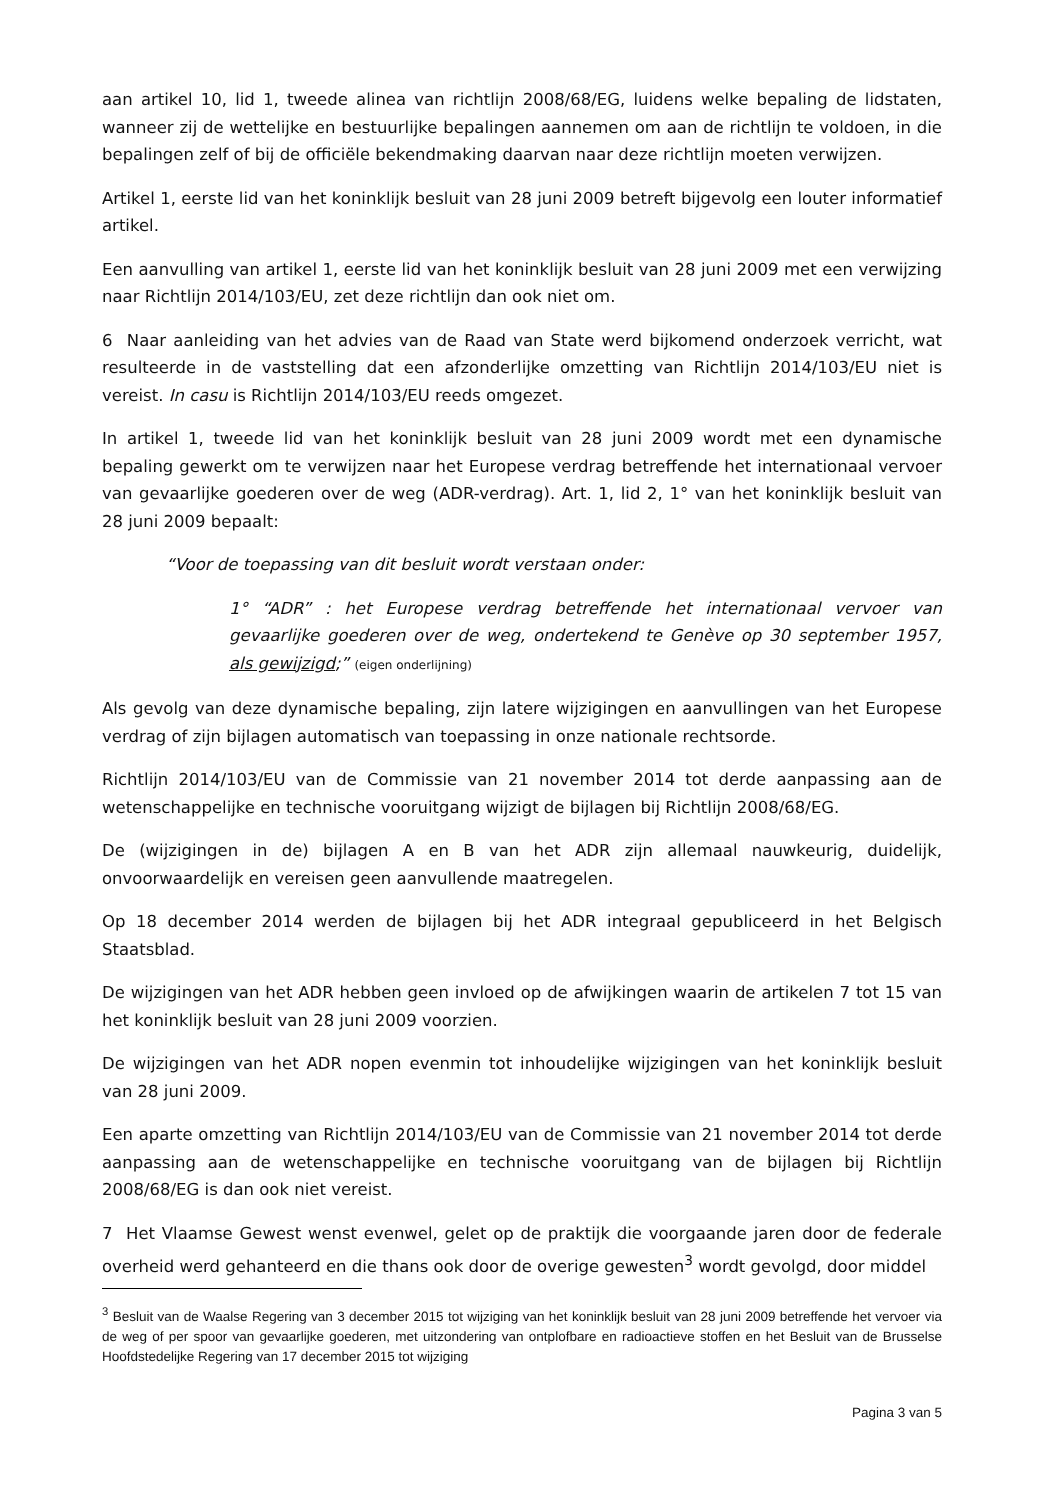aan artikel 10, lid 1, tweede alinea van richtlijn 2008/68/EG, luidens welke bepaling de lidstaten, wanneer zij de wettelijke en bestuurlijke bepalingen aannemen om aan de richtlijn te voldoen, in die bepalingen zelf of bij de officiële bekendmaking daarvan naar deze richtlijn moeten verwijzen.
Artikel 1, eerste lid van het koninklijk besluit van 28 juni 2009 betreft bijgevolg een louter informatief artikel.
Een aanvulling van artikel 1, eerste lid van het koninklijk besluit van 28 juni 2009 met een verwijzing naar Richtlijn 2014/103/EU, zet deze richtlijn dan ook niet om.
6 Naar aanleiding van het advies van de Raad van State werd bijkomend onderzoek verricht, wat resulteerde in de vaststelling dat een afzonderlijke omzetting van Richtlijn 2014/103/EU niet is vereist. In casu is Richtlijn 2014/103/EU reeds omgezet.
In artikel 1, tweede lid van het koninklijk besluit van 28 juni 2009 wordt met een dynamische bepaling gewerkt om te verwijzen naar het Europese verdrag betreffende het internationaal vervoer van gevaarlijke goederen over de weg (ADR-verdrag). Art. 1, lid 2, 1° van het koninklijk besluit van 28 juni 2009 bepaalt:
“Voor de toepassing van dit besluit wordt verstaan onder:
1° “ADR” : het Europese verdrag betreffende het internationaal vervoer van gevaarlijke goederen over de weg, ondertekend te Genève op 30 september 1957, als gewijzigd;” (eigen onderlijning)
Als gevolg van deze dynamische bepaling, zijn latere wijzigingen en aanvullingen van het Europese verdrag of zijn bijlagen automatisch van toepassing in onze nationale rechtsorde.
Richtlijn 2014/103/EU van de Commissie van 21 november 2014 tot derde aanpassing aan de wetenschappelijke en technische vooruitgang wijzigt de bijlagen bij Richtlijn 2008/68/EG.
De (wijzigingen in de) bijlagen A en B van het ADR zijn allemaal nauwkeurig, duidelijk, onvoorwaardelijk en vereisen geen aanvullende maatregelen.
Op 18 december 2014 werden de bijlagen bij het ADR integraal gepubliceerd in het Belgisch Staatsblad.
De wijzigingen van het ADR hebben geen invloed op de afwijkingen waarin de artikelen 7 tot 15 van het koninklijk besluit van 28 juni 2009 voorzien.
De wijzigingen van het ADR nopen evenmin tot inhoudelijke wijzigingen van het koninklijk besluit van 28 juni 2009.
Een aparte omzetting van Richtlijn 2014/103/EU van de Commissie van 21 november 2014 tot derde aanpassing aan de wetenschappelijke en technische vooruitgang van de bijlagen bij Richtlijn 2008/68/EG is dan ook niet vereist.
7 Het Vlaamse Gewest wenst evenwel, gelet op de praktijk die voorgaande jaren door de federale overheid werd gehanteerd en die thans ook door de overige gewesten<sup>3</sup> wordt gevolgd, door middel
<sup>3</sup> Besluit van de Waalse Regering van 3 december 2015 tot wijziging van het koninklijk besluit van 28 juni 2009 betreffende het vervoer via de weg of per spoor van gevaarlijke goederen, met uitzondering van ontplofbare en radioactieve stoffen en het Besluit van de Brusselse Hoofdstedelijke Regering van 17 december 2015 tot wijziging
Pagina 3 van 5